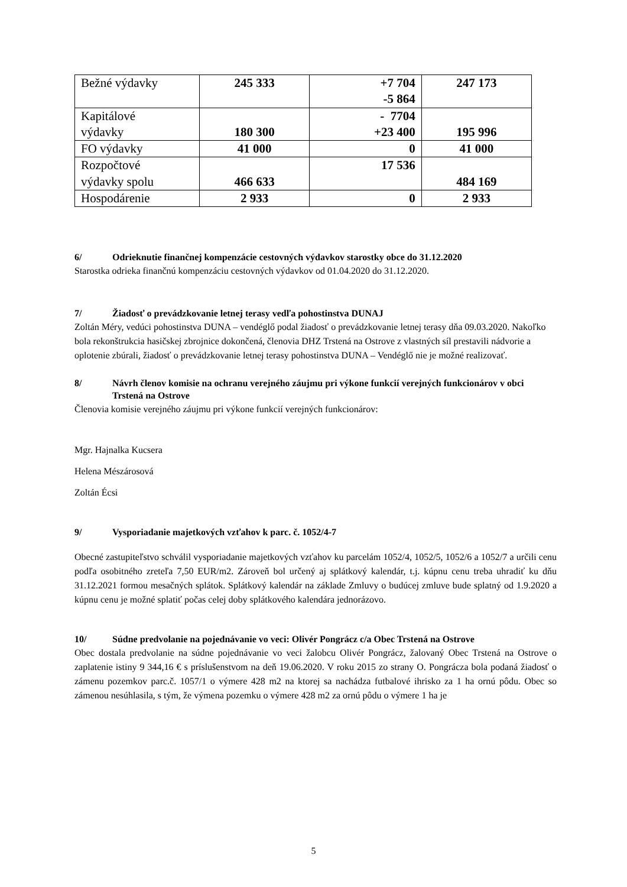| Bežné výdavky | 245 333 | +7 704 -5 864 | 247 173 |
| Kapitálové výdavky | 180 300 | - 7704 +23 400 | 195 996 |
| FO výdavky | 41 000 | 0 | 41 000 |
| Rozpočtové výdavky spolu | 466 633 | 17 536 | 484 169 |
| Hospodárenie | 2 933 | 0 | 2 933 |
6/ Odrieknutie finančnej kompenzácie cestovných výdavkov starostky obce do 31.12.2020
Starostka odrieka finančnú kompenzáciu cestovných výdavkov od 01.04.2020 do 31.12.2020.
7/ Žiadosť o prevádzkovanie letnej terasy vedľa pohostinstva DUNAJ
Zoltán Méry, vedúci pohostinstva DUNA – vendéglő podal žiadosť o prevádzkovanie letnej terasy dňa 09.03.2020. Nakoľko bola rekonštrukcia hasičskej zbrojnice dokončená, členovia DHZ Trstená na Ostrove z vlastných síl prestavili nádvorie a oplotenie zbúrali, žiadosť o prevádzkovanie letnej terasy pohostinstva DUNA – Vendéglő nie je možné realizovať.
8/ Návrh členov komisie na ochranu verejného záujmu pri výkone funkcií verejných funkcionárov v obci Trstená na Ostrove
Členovia komisie verejného záujmu pri výkone funkcií verejných funkcionárov:
Mgr. Hajnalka Kucsera
Helena Mészárosová
Zoltán Écsi
9/ Vysporiadanie majetkových vzťahov k parc. č. 1052/4-7
Obecné zastupiteľstvo schválil vysporiadanie majetkových vzťahov ku parcelám 1052/4, 1052/5, 1052/6 a 1052/7 a určili cenu podľa osobitného zreteľa 7,50 EUR/m2. Zároveň bol určený aj splátkový kalendár, t.j. kúpnu cenu treba uhradiť ku dňu 31.12.2021 formou mesačných splátok. Splátkový kalendár na základe Zmluvy o budúcej zmluve bude splatný od 1.9.2020 a kúpnu cenu je možné splatiť počas celej doby splátkového kalendára jednorázovo.
10/ Súdne predvolanie na pojednávanie vo veci: Olivér Pongrácz c/a Obec Trstená na Ostrove
Obec dostala predvolanie na súdne pojednávanie vo veci žalobcu Olivér Pongrácz, žalovaný Obec Trstená na Ostrove o zaplatenie istiny 9 344,16 € s príslušenstvom na deň 19.06.2020. V roku 2015 zo strany O. Pongrácza bola podaná žiadosť o zámenu pozemkov parc.č. 1057/1 o výmere 428 m2 na ktorej sa nachádza futbalové ihrisko za 1 ha ornú pôdu. Obec so zámenou nesúhlasila, s tým, že výmena pozemku o výmere 428 m2 za ornú pôdu o výmere 1 ha je
5